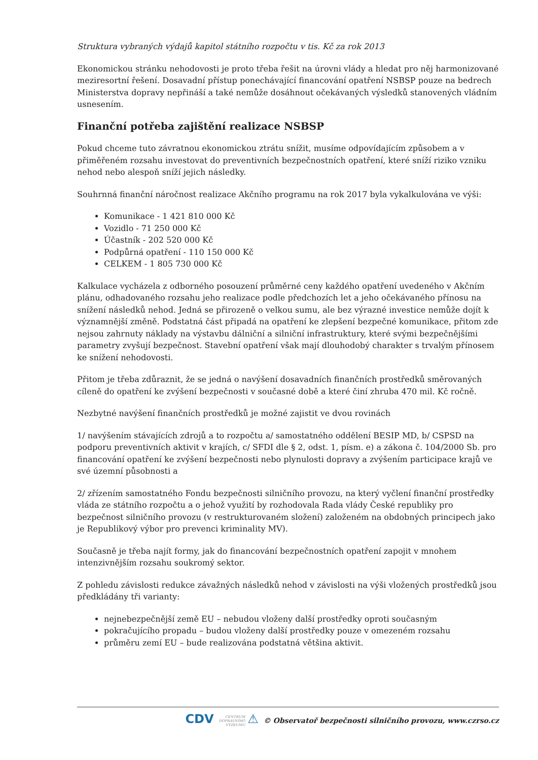Struktura vybraných výdajů kapitol státního rozpočtu v tis. Kč za rok 2013
Ekonomickou stránku nehodovosti je proto třeba řešit na úrovni vlády a hledat pro něj harmonizované meziresortní řešení. Dosavadní přístup ponechávající financování opatření NSBSP pouze na bedrech Ministerstva dopravy nepřináší a také nemůže dosáhnout očekávaných výsledků stanovených vládním usnesením.
Finanční potřeba zajištění realizace NSBSP
Pokud chceme tuto závratnou ekonomickou ztrátu snížit, musíme odpovídajícím způsobem a v přiměřeném rozsahu investovat do preventivních bezpečnostních opatření, které sníží riziko vzniku nehod nebo alespoň sníží jejich následky.
Souhrnná finanční náročnost realizace Akčního programu na rok 2017 byla vykalkulována ve výši:
Komunikace - 1 421 810 000 Kč
Vozidlo - 71 250 000 Kč
Účastník - 202 520 000 Kč
Podpůrná opatření - 110 150 000 Kč
CELKEM - 1 805 730 000 Kč
Kalkulace vycházela z odborného posouzení průměrné ceny každého opatření uvedeného v Akčním plánu, odhadovaného rozsahu jeho realizace podle předchozích let a jeho očekávaného přínosu na snížení následků nehod. Jedná se přirozeně o velkou sumu, ale bez výrazné investice nemůže dojít k významnější změně. Podstatná část připadá na opatření ke zlepšení bezpečné komunikace, přitom zde nejsou zahrnuty náklady na výstavbu dálniční a silniční infrastruktury, které svými bezpečnějšími parametry zvyšují bezpečnost. Stavební opatření však mají dlouhodobý charakter s trvalým přínosem ke snížení nehodovosti.
Přitom je třeba zdůraznit, že se jedná o navýšení dosavadních finančních prostředků směrovaných cíleně do opatření ke zvýšení bezpečnosti v současné době a které činí zhruba 470 mil. Kč ročně.
Nezbytné navýšení finančních prostředků je možné zajistit ve dvou rovinách
1/ navýšením stávajících zdrojů a to rozpočtu a/ samostatného oddělení BESIP MD, b/ CSPSD na podporu preventivních aktivit v krajích, c/ SFDI dle § 2, odst. 1, písm. e) a zákona č. 104/2000 Sb. pro financování opatření ke zvýšení bezpečnosti nebo plynulosti dopravy a zvýšením participace krajů ve své územní působnosti a
2/ zřízením samostatného Fondu bezpečnosti silničního provozu, na který vyčlení finanční prostředky vláda ze státního rozpočtu a o jehož využití by rozhodovala Rada vlády České republiky pro bezpečnost silničního provozu (v restrukturovaném složení) založeném na obdobných principech jako je Republikový výbor pro prevenci kriminality MV).
Současně je třeba najít formy, jak do financování bezpečnostních opatření zapojit v mnohem intenzivnějším rozsahu soukromý sektor.
Z pohledu závislosti redukce závažných následků nehod v závislosti na výši vložených prostředků jsou předkládány tři varianty:
nejnebezpečnější země EU – nebudou vloženy další prostředky oproti současným
pokračujícího propadu – budou vloženy další prostředky pouze v omezeném rozsahu
průměru zemí EU – bude realizována podstatná většina aktivit.
CDV CENTRUM
DOPRAVNÍHO
VÝZKUMU ⚠ © Observatoř bezpečnosti silničního provozu, www.czrso.cz